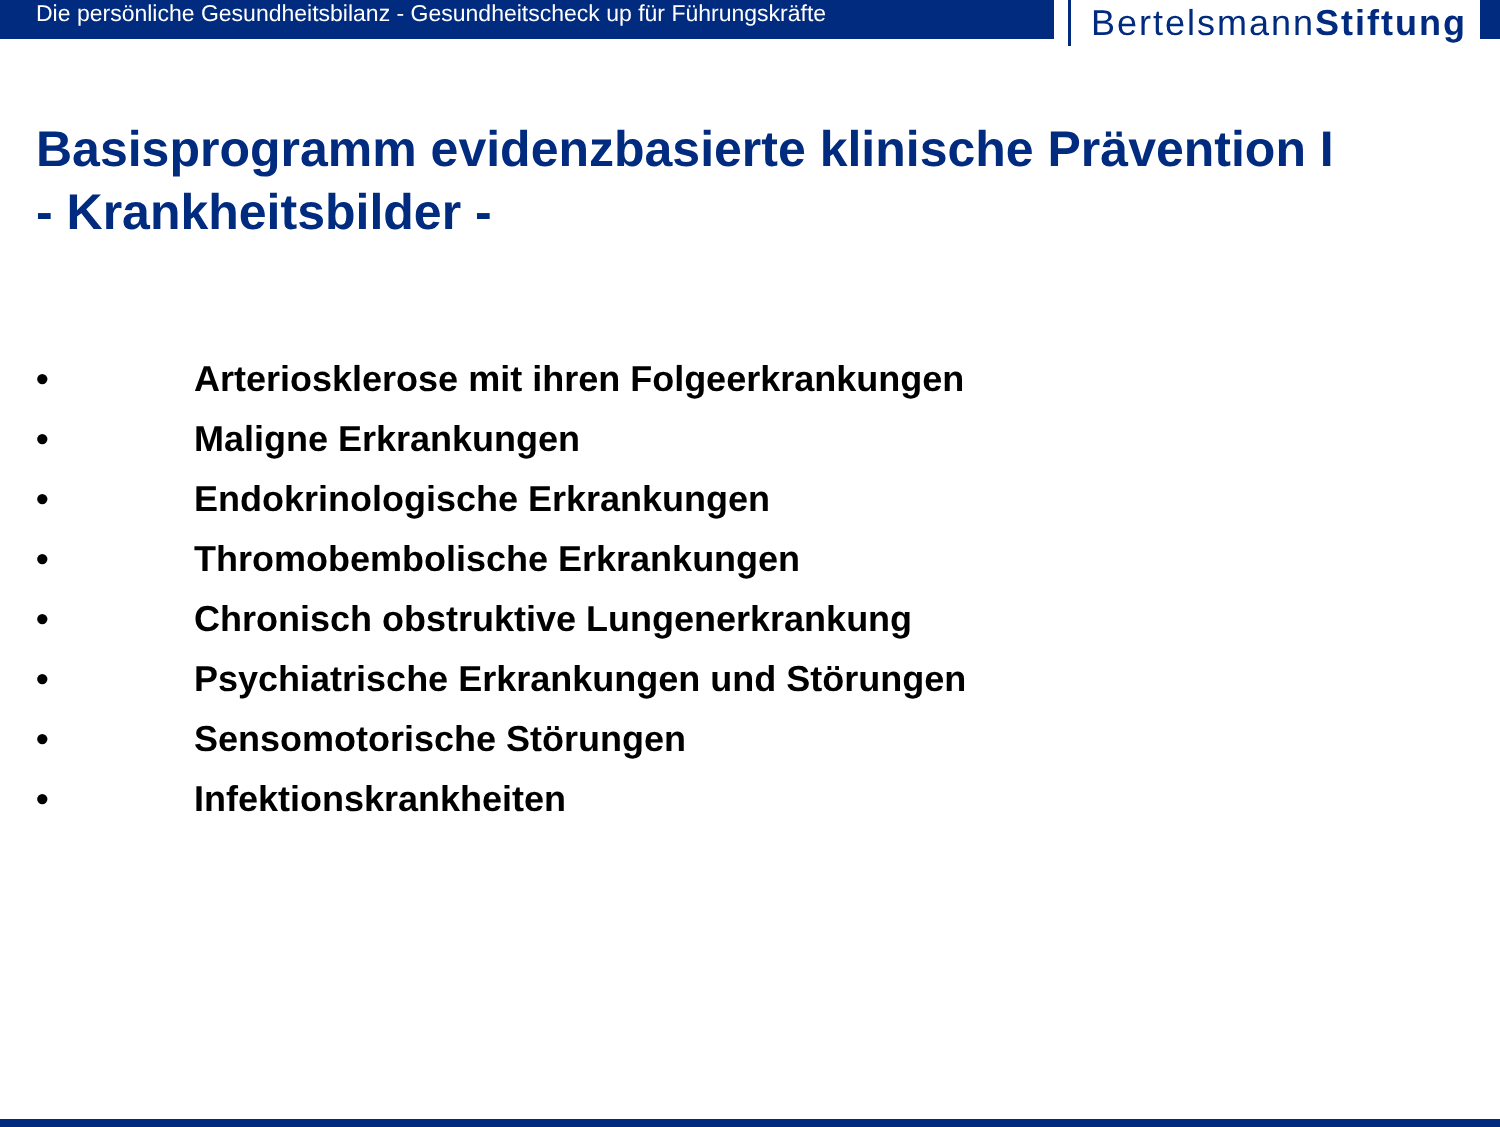Die persönliche Gesundheitsbilanz - Gesundheitscheck up für Führungskräfte
BertelsmannStiftung
Basisprogramm evidenzbasierte klinische Prävention I
- Krankheitsbilder -
• Arteriosklerose mit ihren Folgeerkrankungen
• Maligne Erkrankungen
• Endokrinologische Erkrankungen
• Thromobembolische Erkrankungen
• Chronisch obstruktive Lungenerkrankung
• Psychiatrische Erkrankungen und Störungen
• Sensomotorische Störungen
• Infektionskrankheiten